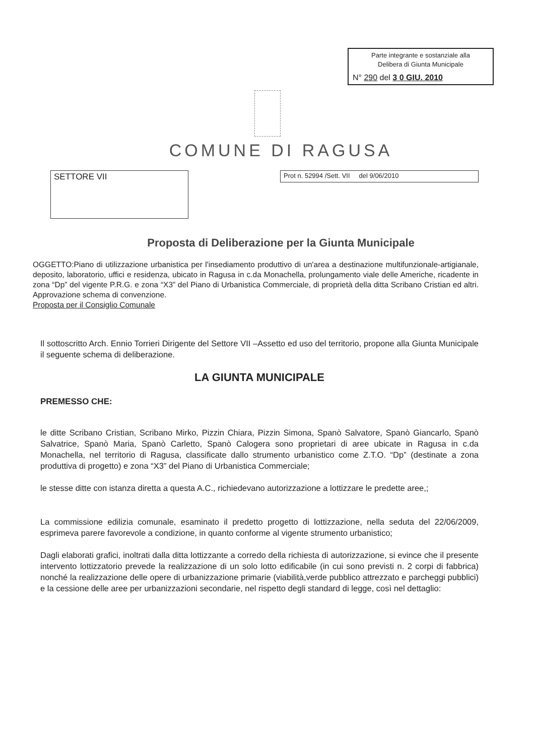Parte integrante e sostanziale alla
Delibera di Giunta Municipale
N° 290 del 3 0 GIU. 2010
COMUNE DI RAGUSA
SETTORE VII
Prot n. 52994 /Sett. VII del 9/06/2010
Proposta di Deliberazione per la Giunta Municipale
OGGETTO:Piano di utilizzazione urbanistica per l'insediamento produttivo di un'area a destinazione multifunzionale-artigianale, deposito, laboratorio, uffici e residenza, ubicato in Ragusa in c.da Monachella, prolungamento viale delle Americhe, ricadente in zona “Dp” del vigente P.R.G. e zona “X3” del Piano di Urbanistica Commerciale, di proprietà della ditta Scribano Cristian ed altri. Approvazione schema di convenzione.
Proposta per il Consiglio Comunale
Il sottoscritto Arch. Ennio Torrieri Dirigente del Settore VII –Assetto ed uso del territorio, propone alla Giunta Municipale il seguente schema di deliberazione.
LA GIUNTA MUNICIPALE
PREMESSO CHE:
le ditte Scribano Cristian, Scribano Mirko, Pizzin Chiara, Pizzin Simona, Spanò Salvatore, Spanò Giancarlo, Spanò Salvatrice, Spanò Maria, Spanò Carletto, Spanò Calogera sono proprietari di aree ubicate in Ragusa in c.da Monachella, nel territorio di Ragusa, classificate dallo strumento urbanistico come Z.T.O. “Dp” (destinate a zona produttiva di progetto) e zona “X3” del Piano di Urbanistica Commerciale;
le stesse ditte con istanza diretta a questa A.C., richiedevano autorizzazione a lottizzare le predette aree,;
La commissione edilizia comunale, esaminato il predetto progetto di lottizzazione, nella seduta del 22/06/2009, esprimeva parere favorevole a condizione, in quanto conforme al vigente strumento urbanistico;
Dagli elaborati grafici, inoltrati dalla ditta lottizzante a corredo della richiesta di autorizzazione, si evince che il presente intervento lottizzatorio prevede la realizzazione di un solo lotto edificabile (in cui sono previsti n. 2 corpi di fabbrica) nonché la realizzazione delle opere di urbanizzazione primarie (viabilità,verde pubblico attrezzato e parcheggi pubblici) e la cessione delle aree per urbanizzazioni secondarie, nel rispetto degli standard di legge, così nel dettaglio: